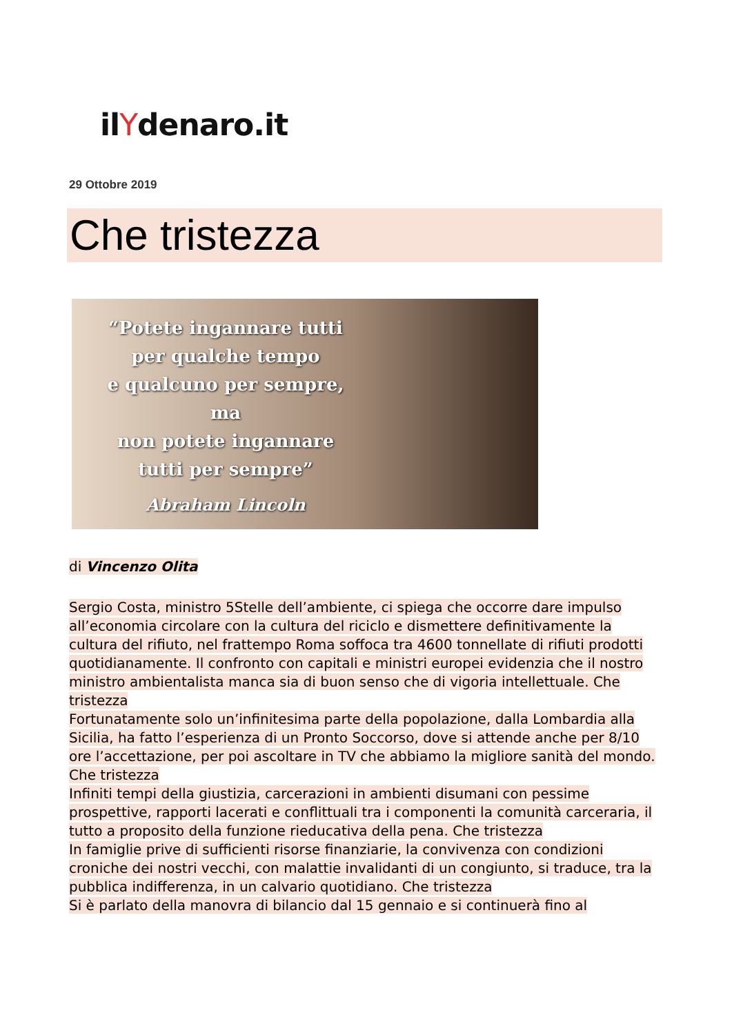ilYdenaro.it
29 Ottobre 2019
Che tristezza
“Potete ingannare tutti
per qualche tempo
e qualcuno per sempre,
ma
non potete ingannare
tutti per sempre”
Abraham Lincoln
di Vincenzo Olita
Sergio Costa, ministro 5Stelle dell’ambiente, ci spiega che occorre dare impulso all’economia circolare con la cultura del riciclo e dismettere definitivamente la cultura del rifiuto, nel frattempo Roma soffoca tra 4600 tonnellate di rifiuti prodotti quotidianamente. Il confronto con capitali e ministri europei evidenzia che il nostro ministro ambientalista manca sia di buon senso che di vigoria intellettuale. Che tristezza
Fortunatamente solo un’infinitesima parte della popolazione, dalla Lombardia alla Sicilia, ha fatto l’esperienza di un Pronto Soccorso, dove si attende anche per 8/10 ore l’accettazione, per poi ascoltare in TV che abbiamo la migliore sanità del mondo. Che tristezza
Infiniti tempi della giustizia, carcerazioni in ambienti disumani con pessime prospettive, rapporti lacerati e conflittuali tra i componenti la comunità carceraria, il tutto a proposito della funzione rieducativa della pena. Che tristezza
In famiglie prive di sufficienti risorse finanziarie, la convivenza con condizioni croniche dei nostri vecchi, con malattie invalidanti di un congiunto, si traduce, tra la pubblica indifferenza, in un calvario quotidiano. Che tristezza
Si è parlato della manovra di bilancio dal 15 gennaio e si continuerà fino al